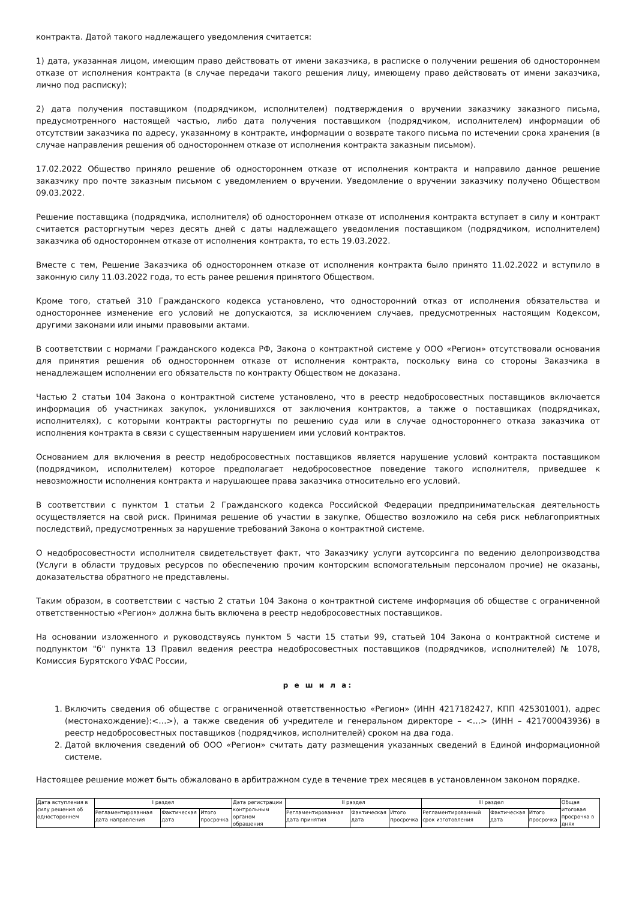контракта. Датой такого надлежащего уведомления считается:
1) дата, указанная лицом, имеющим право действовать от имени заказчика, в расписке о получении решения об одностороннем отказе от исполнения контракта (в случае передачи такого решения лицу, имеющему право действовать от имени заказчика, лично под расписку);
2) дата получения поставщиком (подрядчиком, исполнителем) подтверждения о вручении заказчику заказного письма, предусмотренного настоящей частью, либо дата получения поставщиком (подрядчиком, исполнителем) информации об отсутствии заказчика по адресу, указанному в контракте, информации о возврате такого письма по истечении срока хранения (в случае направления решения об одностороннем отказе от исполнения контракта заказным письмом).
17.02.2022 Общество приняло решение об одностороннем отказе от исполнения контракта и направило данное решение заказчику про почте заказным письмом с уведомлением о вручении. Уведомление о вручении заказчику получено Обществом 09.03.2022.
Решение поставщика (подрядчика, исполнителя) об одностороннем отказе от исполнения контракта вступает в силу и контракт считается расторгнутым через десять дней с даты надлежащего уведомления поставщиком (подрядчиком, исполнителем) заказчика об одностороннем отказе от исполнения контракта, то есть 19.03.2022.
Вместе с тем, Решение Заказчика об одностороннем отказе от исполнения контракта было принято 11.02.2022 и вступило в законную силу 11.03.2022 года, то есть ранее решения принятого Обществом.
Кроме того, статьей 310 Гражданского кодекса установлено, что односторонний отказ от исполнения обязательства и одностороннее изменение его условий не допускаются, за исключением случаев, предусмотренных настоящим Кодексом, другими законами или иными правовыми актами.
В соответствии с нормами Гражданского кодекса РФ, Закона о контрактной системе у ООО «Регион» отсутствовали основания для принятия решения об одностороннем отказе от исполнения контракта, поскольку вина со стороны Заказчика в ненадлежащем исполнении его обязательств по контракту Обществом не доказана.
Частью 2 статьи 104 Закона о контрактной системе установлено, что в реестр недобросовестных поставщиков включается информация об участниках закупок, уклонившихся от заключения контрактов, а также о поставщиках (подрядчиках, исполнителях), с которыми контракты расторгнуты по решению суда или в случае одностороннего отказа заказчика от исполнения контракта в связи с существенным нарушением ими условий контрактов.
Основанием для включения в реестр недобросовестных поставщиков является нарушение условий контракта поставщиком (подрядчиком, исполнителем) которое предполагает недобросовестное поведение такого исполнителя, приведшее к невозможности исполнения контракта и нарушающее права заказчика относительно его условий.
В соответствии с пунктом 1 статьи 2 Гражданского кодекса Российской Федерации предпринимательская деятельность осуществляется на свой риск. Принимая решение об участии в закупке, Общество возложило на себя риск неблагоприятных последствий, предусмотренных за нарушение требований Закона о контрактной системе.
О недобросовестности исполнителя свидетельствует факт, что Заказчику услуги аутсорсинга по ведению делопроизводства (Услуги в области трудовых ресурсов по обеспечению прочим конторским вспомогательным персоналом прочие) не оказаны, доказательства обратного не представлены.
Таким образом, в соответствии с частью 2 статьи 104 Закона о контрактной системе информация об обществе с ограниченной ответственностью «Регион» должна быть включена в реестр недобросовестных поставщиков.
На основании изложенного и руководствуясь пунктом 5 части 15 статьи 99, статьей 104 Закона о контрактной системе и подпунктом "б" пункта 13 Правил ведения реестра недобросовестных поставщиков (подрядчиков, исполнителей) № 1078, Комиссия Бурятского УФАС России,
р е ш и л а:
1. Включить сведения об обществе с ограниченной ответственностью «Регион» (ИНН 4217182427, КПП 425301001), адрес (местонахождение):<…>), а также сведения об учредителе и генеральном директоре – <…> (ИНН – 421700043936) в реестр недобросовестных поставщиков (подрядчиков, исполнителей) сроком на два года.
2. Датой включения сведений об ООО «Регион» считать дату размещения указанных сведений в Единой информационной системе.
Настоящее решение может быть обжаловано в арбитражном суде в течение трех месяцев в установленном законом порядке.
| Дата вступления в силу решения об одностороннем | I раздел | | | Дата регистрации контрольным органом обращения | II раздел | | | III раздел | | | Общая итоговая просрочка в днях |
| | Регламентированная дата направления | Фактическая дата | Итого просрочка | | Регламентированная дата принятия | Фактическая дата | Итого просрочка | Регламентированный срок изготовления | Фактическая дата | Итого просрочка | |